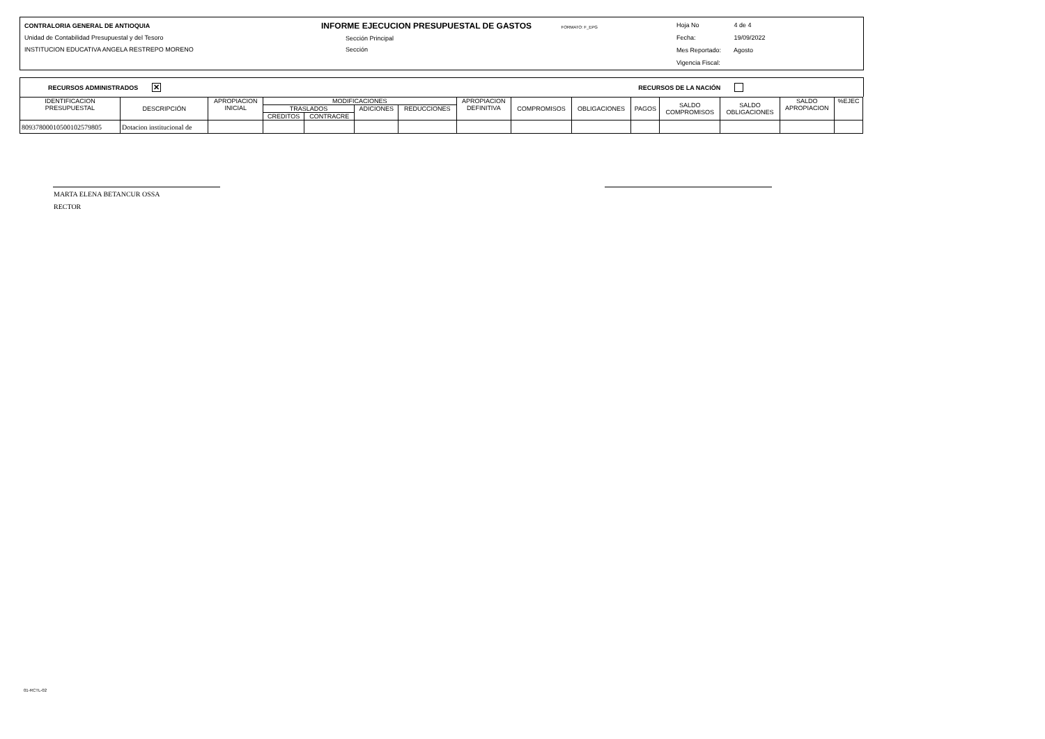CONTRALORIA GENERAL DE ANTIOQUIA
Unidad de Contabilidad Presupuestal y del Tesoro
INSTITUCION EDUCATIVA ANGELA RESTREPO MORENO
INFORME EJECUCION PRESUPUESTAL DE GASTOS FORMATO: F_EPG
Sección Principal
Sección
Hoja No 4 de 4
Fecha: 19/09/2022
Mes Reportado: Agosto
Vigencia Fiscal:
RECURSOS ADMINISTRADOS ✕ RECURSOS DE LA NACIÓN
| IDENTIFICACION PRESUPUESTAL | DESCRIPCIÓN | APROPIACION INICIAL | MODIFICACIONES | | | | APROPIACION DEFINITIVA | COMPROMISOS | OBLIGACIONES | PAGOS | SALDO COMPROMISOS | SALDO OBLIGACIONES | SALDO APROPIACION | %EJEC |
| --- | --- | --- | --- | --- | --- | --- | --- | --- | --- | --- | --- | --- | --- | --- |
| | | | TRASLADOS | | ADICIONES | REDUCCIONES | | | | | | | | |
| | | | CREDITOS | CONTRACRE | | | | | | | | | | |
| 80937800010500102579805 | Dotacion institucional de | | | | | | | | | | | | | |
MARTA ELENA BETANCUR OSSA
RECTOR
01-RCTL-02